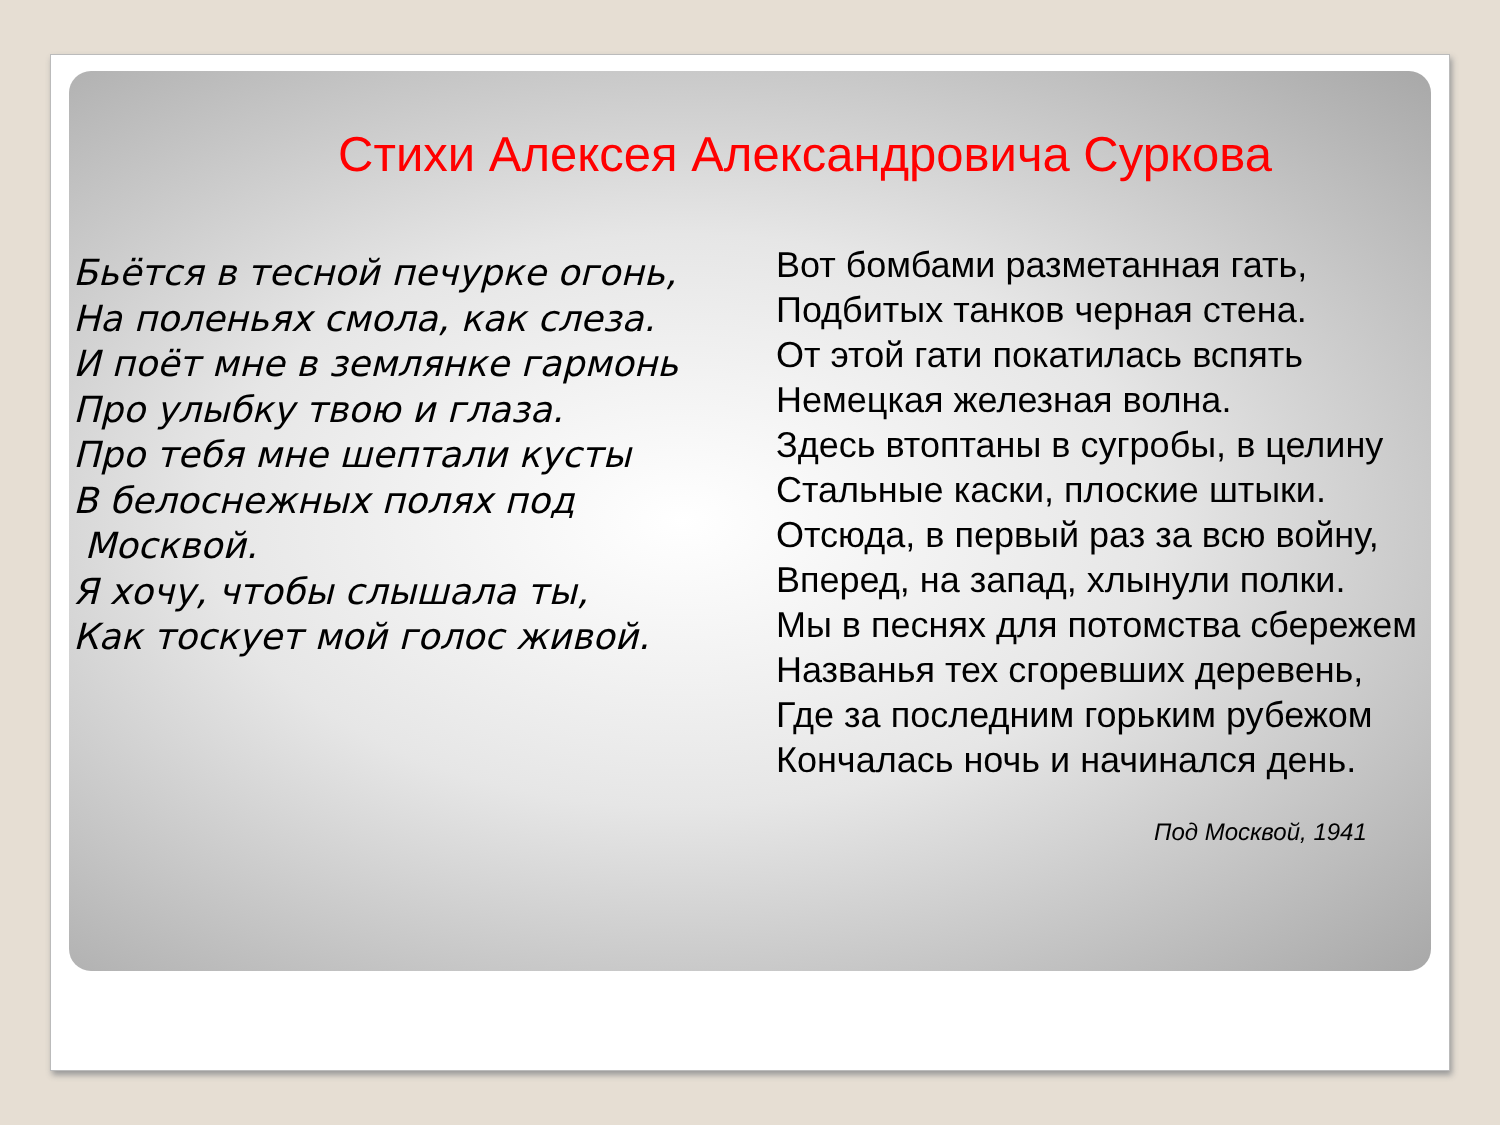Стихи Алексея Александровича Суркова
Бьётся в тесной печурке огонь,
На поленьях смола, как слеза.
И поёт мне в землянке гармонь
Про улыбку твою и глаза.
Про тебя мне шептали кусты
В белоснежных полях под
Москвой.
Я хочу, чтобы слышала ты,
Как тоскует мой голос живой.
Вот бомбами разметанная гать,
Подбитых танков черная стена.
От этой гати покатилась вспять
Немецкая железная волна.
Здесь втоптаны в сугробы, в целину
Стальные каски, плоские штыки.
Отсюда, в первый раз за всю войну,
Вперед, на запад, хлынули полки.
Мы в песнях для потомства сбережем
Названья тех сгоревших деревень,
Где за последним горьким рубежом
Кончалась ночь и начинался день.
Под Москвой, 1941